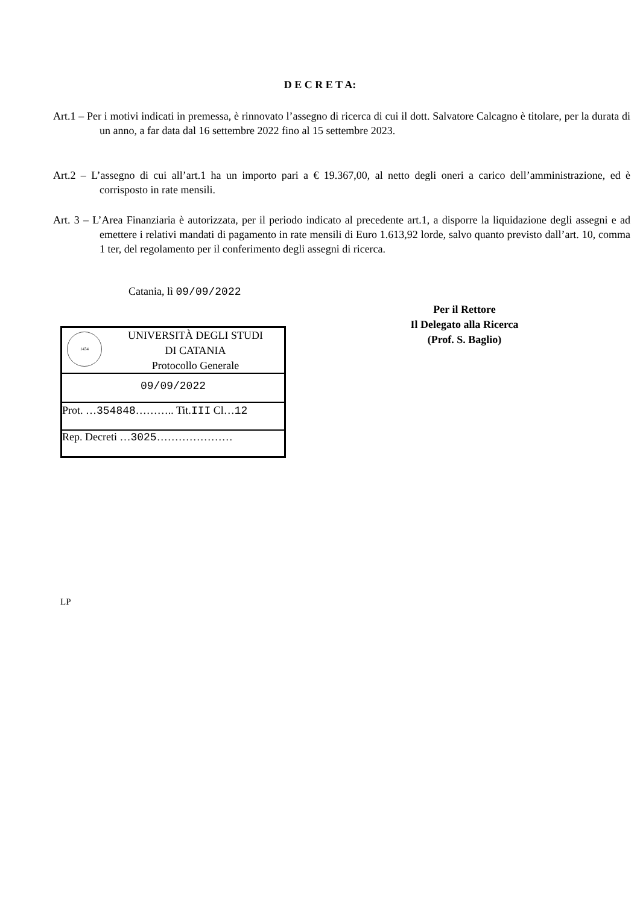D E C R E T A:
Art.1 – Per i motivi indicati in premessa, è rinnovato l’assegno di ricerca di cui il dott. Salvatore Calcagno è titolare, per la durata di un anno, a far data dal 16 settembre 2022 fino al 15 settembre 2023.
Art.2 – L’assegno di cui all’art.1 ha un importo pari a € 19.367,00, al netto degli oneri a carico dell’amministrazione, ed è corrisposto in rate mensili.
Art. 3 – L’Area Finanziaria è autorizzata, per il periodo indicato al precedente art.1, a disporre la liquidazione degli assegni e ad emettere i relativi mandati di pagamento in rate mensili di Euro 1.613,92 lorde, salvo quanto previsto dall’art. 10, comma 1 ter, del regolamento per il conferimento degli assegni di ricerca.
Catania, lì 09/09/2022
Per il Rettore
Il Delegato alla Ricerca
(Prof. S. Baglio)
1434
UNIVERSITÀ DEGLI STUDI
DI CATANIA
Protocollo Generale
09/09/2022
Prot. …354848……….. Tit.III Cl…12
Rep. Decreti …3025…………………
LP